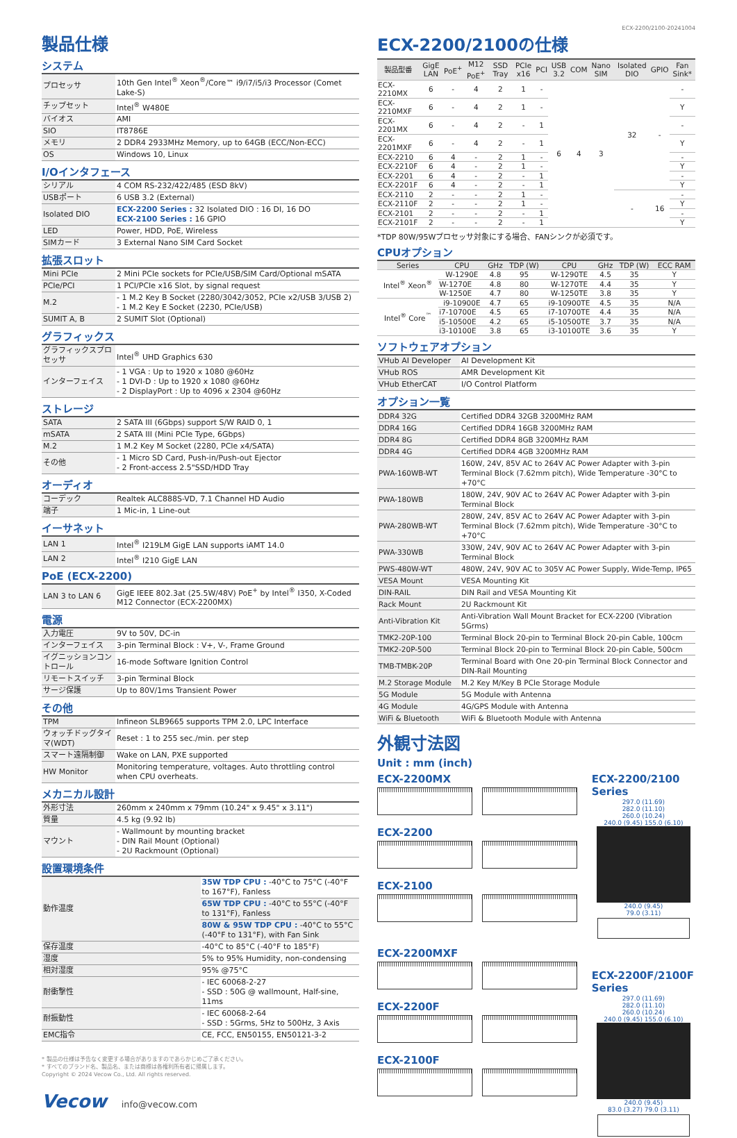製品仕様
システム
| プロセッサ | 10th Gen Intel<sup>®</sup> Xeon<sup>®</sup>/Core™ i9/i7/i5/i3 Processor (Comet Lake-S) |
| チップセット | Intel<sup>®</sup> W480E |
| バイオス | AMI |
| SIO | IT8786E |
| メモリ | 2 DDR4 2933MHz Memory, up to 64GB (ECC/Non-ECC) |
| OS | Windows 10, Linux |
I/Oインタフェース
| シリアル | 4 COM RS-232/422/485 (ESD 8kV) |
| USBポート | 6 USB 3.2 (External) |
| Isolated DIO | ECX-2200 Series : 32 Isolated DIO : 16 DI, 16 DO ECX-2100 Series : 16 GPIO |
| LED | Power, HDD, PoE, Wireless |
| SIMカード | 3 External Nano SIM Card Socket |
拡張スロット
| Mini PCIe | 2 Mini PCIe sockets for PCIe/USB/SIM Card/Optional mSATA |
| PCIe/PCI | 1 PCI/PCIe x16 Slot, by signal request |
| M.2 | - 1 M.2 Key B Socket (2280/3042/3052, PCIe x2/USB 3/USB 2) - 1 M.2 Key E Socket (2230, PCIe/USB) |
| SUMIT A, B | 2 SUMIT Slot (Optional) |
グラフィックス
| グラフィックスプロセッサ | Intel<sup>®</sup> UHD Graphics 630 |
| インターフェイス | - 1 VGA : Up to 1920 x 1080 @60Hz - 1 DVI-D : Up to 1920 x 1080 @60Hz - 2 DisplayPort : Up to 4096 x 2304 @60Hz |
ストレージ
| SATA | 2 SATA III (6Gbps) support S/W RAID 0, 1 |
| mSATA | 2 SATA III (Mini PCIe Type, 6Gbps) |
| M.2 | 1 M.2 Key M Socket (2280, PCIe x4/SATA) |
| その他 | - 1 Micro SD Card, Push-in/Push-out Ejector - 2 Front-access 2.5"SSD/HDD Tray |
オーディオ
| コーデック | Realtek ALC888S-VD, 7.1 Channel HD Audio |
| 端子 | 1 Mic-in, 1 Line-out |
イーサネット
| LAN 1 | Intel<sup>®</sup> I219LM GigE LAN supports iAMT 14.0 |
| LAN 2 | Intel<sup>®</sup> I210 GigE LAN |
PoE (ECX-2200)
| LAN 3 to LAN 6 | GigE IEEE 802.3at (25.5W/48V) PoE<sup>+</sup> by Intel<sup>®</sup> I350, X-Coded M12 Connector (ECX-2200MX) |
電源
| 入力電圧 | 9V to 50V, DC-in |
| インターフェイス | 3-pin Terminal Block : V+, V-, Frame Ground |
| イグニッションコントロール | 16-mode Software Ignition Control |
| リモートスイッチ | 3-pin Terminal Block |
| サージ保護 | Up to 80V/1ms Transient Power |
その他
| TPM | Infineon SLB9665 supports TPM 2.0, LPC Interface |
| ウォッチドッグタイマ(WDT) | Reset : 1 to 255 sec./min. per step |
| スマート遠隔制御 | Wake on LAN, PXE supported |
| HW Monitor | Monitoring temperature, voltages. Auto throttling control when CPU overheats. |
メカニカル設計
| 外形寸法 | 260mm x 240mm x 79mm (10.24" x 9.45" x 3.11") |
| 質量 | 4.5 kg (9.92 lb) |
| マウント | - Wallmount by mounting bracket - DIN Rail Mount (Optional) - 2U Rackmount (Optional) |
設置環境条件
| 動作温度 | 35W TDP CPU : -40°C to 75°C (-40°F to 167°F), Fanless |
| | 65W TDP CPU : -40°C to 55°C (-40°F to 131°F), Fanless |
| | 80W & 95W TDP CPU : -40°C to 55°C (-40°F to 131°F), with Fan Sink |
| 保存温度 | -40°C to 85°C (-40°F to 185°F) |
| 湿度 | 5% to 95% Humidity, non-condensing |
| 相対湿度 | 95% @75°C |
| 耐衝撃性 | - IEC 60068-2-27 - SSD : 50G @ wallmount, Half-sine, 11ms |
| 耐振動性 | - IEC 60068-2-64 - SSD : 5Grms, 5Hz to 500Hz, 3 Axis |
| EMC指令 | CE, FCC, EN50155, EN50121-3-2 |
* 製品の仕様は予告なく変更する場合がありますのであらかじめご了承ください。
* すべてのブランド名、製品名、または商標は各権利所有者に帰属します。
Copyright © 2024 Vecow Co., Ltd. All rights reserved.
Vecow info@vecow.com
ECX-2200/2100-20241004
ECX-2200/2100の仕様
| 製品型番 | GigE LAN | PoE<sup>+</sup> | M12 PoE<sup>+</sup> | SSD Tray | PCIe x16 | PCI | USB 3.2 | COM | Nano SIM | Isolated DIO | GPIO | Fan Sink* |
| --- | --- | --- | --- | --- | --- | --- | --- | --- | --- | --- | --- | --- |
| ECX-2210MX | 6 | - | 4 | 2 | 1 | - | 6 | 4 | 3 | 32 | - | - |
| ECX-2210MXF | 6 | - | 4 | 2 | 1 | - | | | | | | Y |
| ECX-2201MX | 6 | - | 4 | 2 | - | 1 | | | | | | - |
| ECX-2201MXF | 6 | - | 4 | 2 | - | 1 | | | | | | Y |
| ECX-2210 | 6 | 4 | - | 2 | 1 | - | | | | | | - |
| ECX-2210F | 6 | 4 | - | 2 | 1 | - | | | | | | Y |
| ECX-2201 | 6 | 4 | - | 2 | - | 1 | | | | | | - |
| ECX-2201F | 6 | 4 | - | 2 | - | 1 | | | | | | Y |
| ECX-2110 | 2 | - | - | 2 | 1 | - | | | | - | 16 | - |
| ECX-2110F | 2 | - | - | 2 | 1 | - | | | | | | Y |
| ECX-2101 | 2 | - | - | 2 | - | 1 | | | | | | - |
| ECX-2101F | 2 | - | - | 2 | - | 1 | | | | | | Y |
*TDP 80W/95Wプロセッサ対象にする場合、FANシンクが必須です。
CPUオプション
| Series | CPU | GHz | TDP (W) | CPU | GHz | TDP (W) | ECC RAM |
| --- | --- | --- | --- | --- | --- | --- | --- |
| Intel<sup>®</sup> Xeon<sup>®</sup> | W-1290E | 4.8 | 95 | W-1290TE | 4.5 | 35 | Y |
| | W-1270E | 4.8 | 80 | W-1270TE | 4.4 | 35 | Y |
| | W-1250E | 4.7 | 80 | W-1250TE | 3.8 | 35 | Y |
| Intel<sup>®</sup> Core<sup>™</sup> | i9-10900E | 4.7 | 65 | i9-10900TE | 4.5 | 35 | N/A |
| | i7-10700E | 4.5 | 65 | i7-10700TE | 4.4 | 35 | N/A |
| | i5-10500E | 4.2 | 65 | i5-10500TE | 3.7 | 35 | N/A |
| | i3-10100E | 3.8 | 65 | i3-10100TE | 3.6 | 35 | Y |
ソフトウェアオプション
| VHub AI Developer | AI Development Kit |
| VHub ROS | AMR Development Kit |
| VHub EtherCAT | I/O Control Platform |
オプション一覧
| DDR4 32G | Certified DDR4 32GB 3200MHz RAM |
| DDR4 16G | Certified DDR4 16GB 3200MHz RAM |
| DDR4 8G | Certified DDR4 8GB 3200MHz RAM |
| DDR4 4G | Certified DDR4 4GB 3200MHz RAM |
| PWA-160WB-WT | 160W, 24V, 85V AC to 264V AC Power Adapter with 3-pin Terminal Block (7.62mm pitch), Wide Temperature -30°C to +70°C |
| PWA-180WB | 180W, 24V, 90V AC to 264V AC Power Adapter with 3-pin Terminal Block |
| PWA-280WB-WT | 280W, 24V, 85V AC to 264V AC Power Adapter with 3-pin Terminal Block (7.62mm pitch), Wide Temperature -30°C to +70°C |
| PWA-330WB | 330W, 24V, 90V AC to 264V AC Power Adapter with 3-pin Terminal Block |
| PWS-480W-WT | 480W, 24V, 90V AC to 305V AC Power Supply, Wide-Temp, IP65 |
| VESA Mount | VESA Mounting Kit |
| DIN-RAIL | DIN Rail and VESA Mounting Kit |
| Rack Mount | 2U Rackmount Kit |
| Anti-Vibration Kit | Anti-Vibration Wall Mount Bracket for ECX-2200 (Vibration 5Grms) |
| TMK2-20P-100 | Terminal Block 20-pin to Terminal Block 20-pin Cable, 100cm |
| TMK2-20P-500 | Terminal Block 20-pin to Terminal Block 20-pin Cable, 500cm |
| TMB-TMBK-20P | Terminal Board with One 20-pin Terminal Block Connector and DIN-Rail Mounting |
| M.2 Storage Module | M.2 Key M/Key B PCIe Storage Module |
| 5G Module | 5G Module with Antenna |
| 4G Module | 4G/GPS Module with Antenna |
| WiFi & Bluetooth | WiFi & Bluetooth Module with Antenna |
外観寸法図
Unit : mm (inch)
ECX-2200MX
ECX-2200
ECX-2100
ECX-2200MXF
ECX-2200F
ECX-2100F
ECX-2200/2100 Series
297.0 (11.69)
282.0 (11.10)
260.0 (10.24)
240.0 (9.45) 155.0 (6.10)
240.0 (9.45)
79.0 (3.11)
ECX-2200F/2100F Series
297.0 (11.69)
282.0 (11.10)
260.0 (10.24)
240.0 (9.45) 155.0 (6.10)
240.0 (9.45)
83.0 (3.27) 79.0 (3.11)